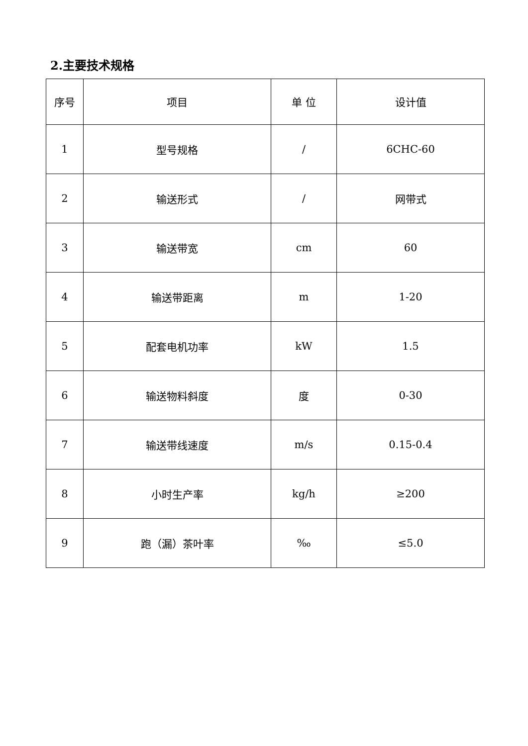2.主要技术规格
| 序号 | 项目 | 单 位 | 设计值 |
| --- | --- | --- | --- |
| 1 | 型号规格 | / | 6CHC-60 |
| 2 | 输送形式 | / | 网带式 |
| 3 | 输送带宽 | cm | 60 |
| 4 | 输送带距离 | m | 1-20 |
| 5 | 配套电机功率 | kW | 1.5 |
| 6 | 输送物料斜度 | 度 | 0-30 |
| 7 | 输送带线速度 | m/s | 0.15-0.4 |
| 8 | 小时生产率 | kg/h | ≥200 |
| 9 | 跑（漏）茶叶率 | ‰ | ≤5.0 |